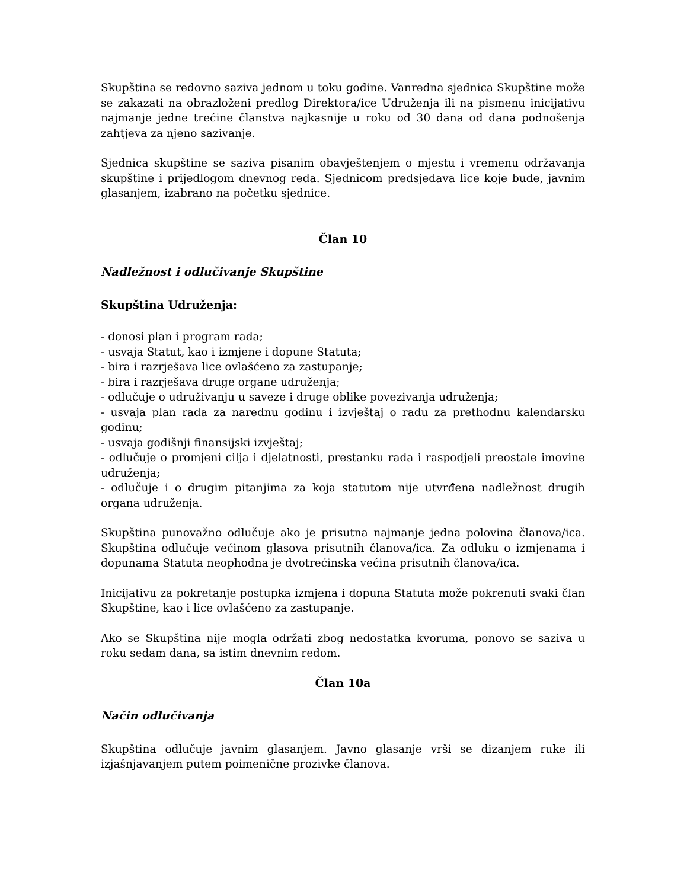Skupština se redovno saziva jednom u toku godine. Vanredna sjednica Skupštine može se zakazati na obrazloženi predlog Direktora/ice Udruženja ili na pismenu inicijativu najmanje jedne trećine članstva najkasnije u roku od 30 dana od dana podnošenja zahtjeva za njeno sazivanje.
Sjednica skupštine se saziva pisanim obavještenjem o mjestu i vremenu održavanja skupštine i prijedlogom dnevnog reda. Sjednicom predsjedava lice koje bude, javnim glasanjem, izabrano na početku sjednice.
Član 10
Nadležnost i odlučivanje Skupštine
Skupština Udruženja:
- donosi plan i program rada;
- usvaja Statut, kao i izmjene i dopune Statuta;
- bira i razrješava lice ovlašćeno za zastupanje;
- bira i razrješava druge organe udruženja;
- odlučuje o udruživanju u saveze i druge oblike povezivanja udruženja;
- usvaja plan rada za narednu godinu i izvještaj o radu za prethodnu kalendarsku godinu;
- usvaja godišnji finansijski izvještaj;
- odlučuje o promjeni cilja i djelatnosti, prestanku rada i raspodjeli preostale imovine udruženja;
- odlučuje i o drugim pitanjima za koja statutom nije utvrđena nadležnost drugih organa udruženja.
Skupština punovažno odlučuje ako je prisutna najmanje jedna polovina članova/ica. Skupština odlučuje većinom glasova prisutnih članova/ica. Za odluku o izmjenama i dopunama Statuta neophodna je dvotrećinska većina prisutnih članova/ica.
Inicijativu za pokretanje postupka izmjena i dopuna Statuta može pokrenuti svaki član Skupštine, kao i lice ovlašćeno za zastupanje.
Ako se Skupština nije mogla održati zbog nedostatka kvoruma, ponovo se saziva u roku sedam dana, sa istim dnevnim redom.
Član 10a
Način odlučivanja
Skupština odlučuje javnim glasanjem. Javno glasanje vrši se dizanjem ruke ili izjašnjavanjem putem poimenične prozivke članova.